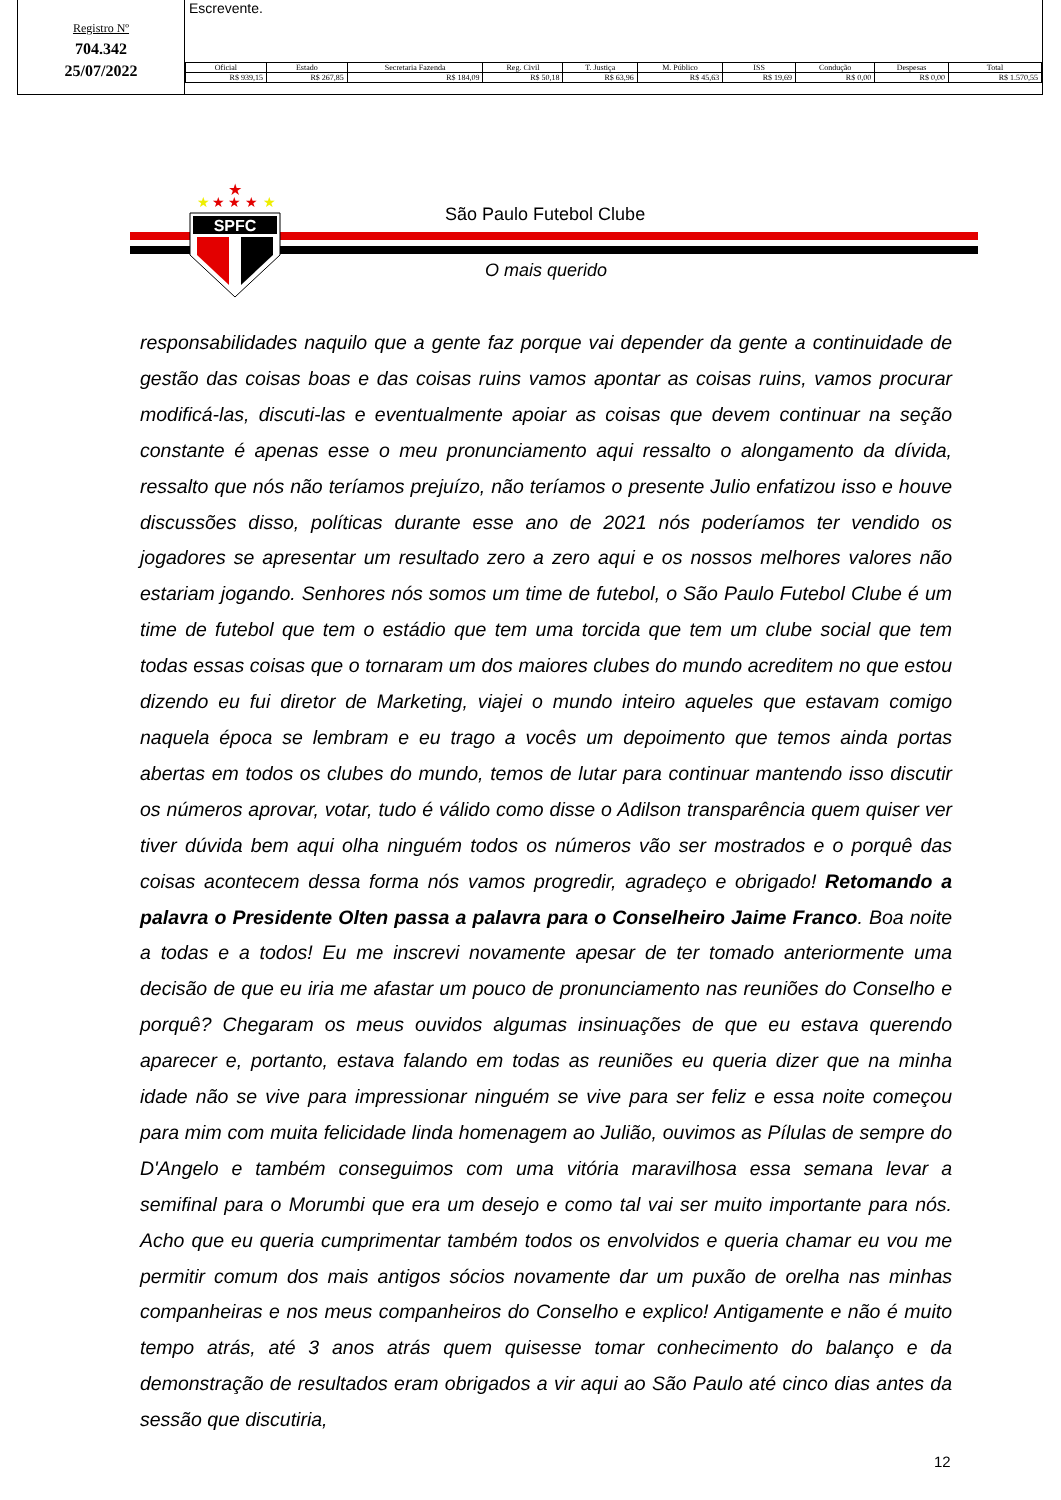Registro Nº
704.342
25/07/2022
Escrevente.
| Oficial | Estado | Secretaria Fazenda | Reg. Civil | T. Justiça | M. Público | ISS | Condução | Despesas | Total |
| --- | --- | --- | --- | --- | --- | --- | --- | --- | --- |
| R$ 939,15 | R$ 267,85 | R$ 184,09 | R$ 50,18 | R$ 63,96 | R$ 45,63 | R$ 19,69 | R$ 0,00 | R$ 0,00 | R$ 1.570,55 |
★
★ ★ ★
★
★
SPFC
São Paulo Futebol Clube
O mais querido
responsabilidades naquilo que a gente faz porque vai depender da gente a continuidade de gestão das coisas boas e das coisas ruins vamos apontar as coisas ruins, vamos procurar modificá-las, discuti-las e eventualmente apoiar as coisas que devem continuar na seção constante é apenas esse o meu pronunciamento aqui ressalto o alongamento da dívida, ressalto que nós não teríamos prejuízo, não teríamos o presente Julio enfatizou isso e houve discussões disso, políticas durante esse ano de 2021 nós poderíamos ter vendido os jogadores se apresentar um resultado zero a zero aqui e os nossos melhores valores não estariam jogando. Senhores nós somos um time de futebol, o São Paulo Futebol Clube é um time de futebol que tem o estádio que tem uma torcida que tem um clube social que tem todas essas coisas que o tornaram um dos maiores clubes do mundo acreditem no que estou dizendo eu fui diretor de Marketing, viajei o mundo inteiro aqueles que estavam comigo naquela época se lembram e eu trago a vocês um depoimento que temos ainda portas abertas em todos os clubes do mundo, temos de lutar para continuar mantendo isso discutir os números aprovar, votar, tudo é válido como disse o Adilson transparência quem quiser ver tiver dúvida bem aqui olha ninguém todos os números vão ser mostrados e o porquê das coisas acontecem dessa forma nós vamos progredir, agradeço e obrigado! Retomando a palavra o Presidente Olten passa a palavra para o Conselheiro Jaime Franco. Boa noite a todas e a todos! Eu me inscrevi novamente apesar de ter tomado anteriormente uma decisão de que eu iria me afastar um pouco de pronunciamento nas reuniões do Conselho e porquê? Chegaram os meus ouvidos algumas insinuações de que eu estava querendo aparecer e, portanto, estava falando em todas as reuniões eu queria dizer que na minha idade não se vive para impressionar ninguém se vive para ser feliz e essa noite começou para mim com muita felicidade linda homenagem ao Julião, ouvimos as Pílulas de sempre do D'Angelo e também conseguimos com uma vitória maravilhosa essa semana levar a semifinal para o Morumbi que era um desejo e como tal vai ser muito importante para nós. Acho que eu queria cumprimentar também todos os envolvidos e queria chamar eu vou me permitir comum dos mais antigos sócios novamente dar um puxão de orelha nas minhas companheiras e nos meus companheiros do Conselho e explico! Antigamente e não é muito tempo atrás, até 3 anos atrás quem quisesse tomar conhecimento do balanço e da demonstração de resultados eram obrigados a vir aqui ao São Paulo até cinco dias antes da sessão que discutiria,
12